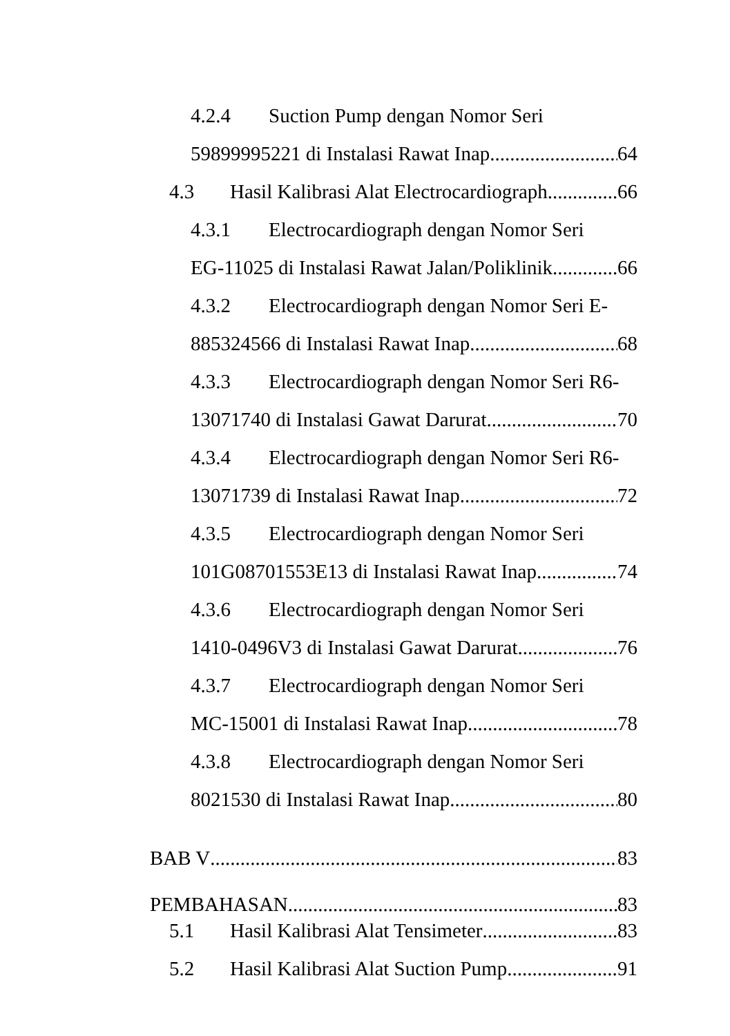4.2.4 Suction Pump dengan Nomor Seri
59899995221 di Instalasi Rawat Inap 64
4.3 Hasil Kalibrasi Alat Electrocardiograph 66
4.3.1 Electrocardiograph dengan Nomor Seri
EG-11025 di Instalasi Rawat Jalan/Poliklinik 66
4.3.2 Electrocardiograph dengan Nomor Seri E-
885324566 di Instalasi Rawat Inap 68
4.3.3 Electrocardiograph dengan Nomor Seri R6-
13071740 di Instalasi Gawat Darurat 70
4.3.4 Electrocardiograph dengan Nomor Seri R6-
13071739 di Instalasi Rawat Inap 72
4.3.5 Electrocardiograph dengan Nomor Seri
101G08701553E13 di Instalasi Rawat Inap 74
4.3.6 Electrocardiograph dengan Nomor Seri
1410-0496V3 di Instalasi Gawat Darurat 76
4.3.7 Electrocardiograph dengan Nomor Seri
MC-15001 di Instalasi Rawat Inap 78
4.3.8 Electrocardiograph dengan Nomor Seri
8021530 di Instalasi Rawat Inap 80
BAB V 83
PEMBAHASAN 83
5.1 Hasil Kalibrasi Alat Tensimeter 83
5.2 Hasil Kalibrasi Alat Suction Pump 91